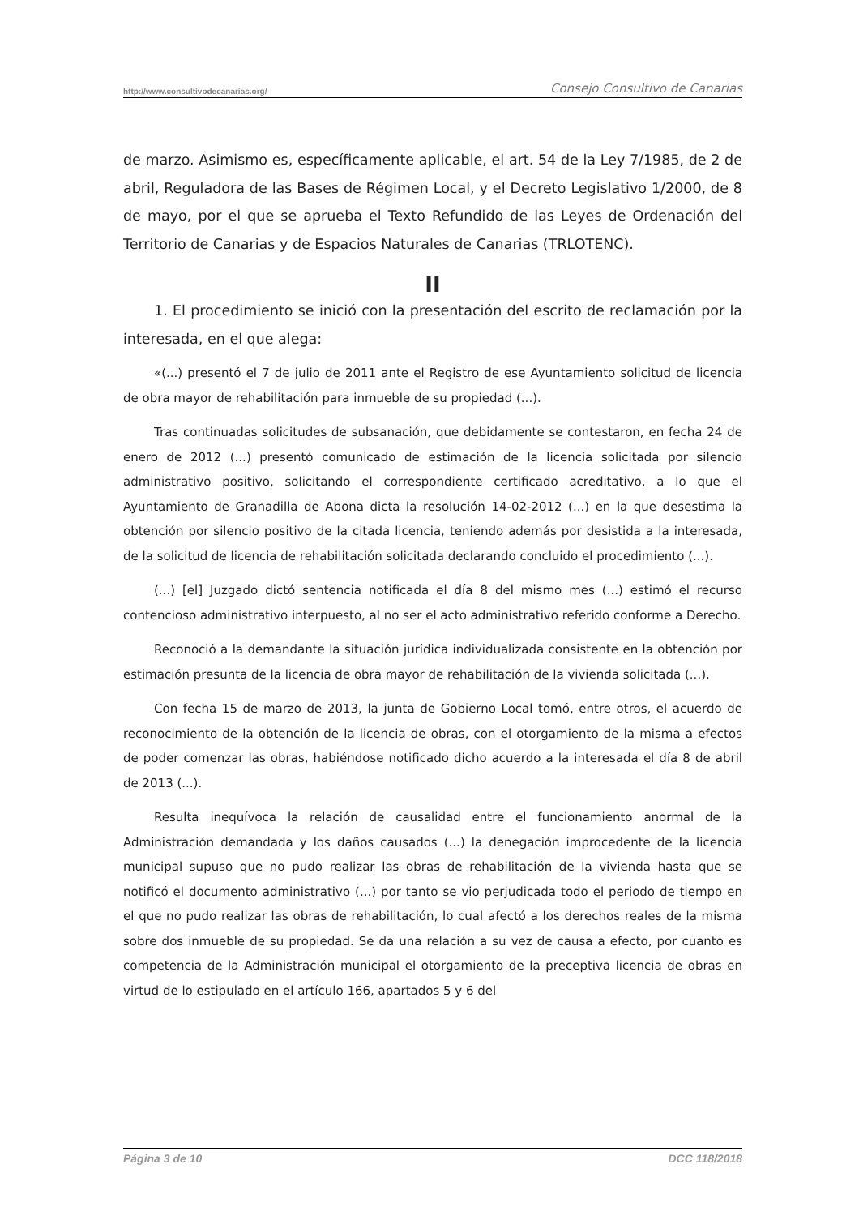http://www.consultivodecanarias.org/ Consejo Consultivo de Canarias
de marzo. Asimismo es, específicamente aplicable, el art. 54 de la Ley 7/1985, de 2 de abril, Reguladora de las Bases de Régimen Local, y el Decreto Legislativo 1/2000, de 8 de mayo, por el que se aprueba el Texto Refundido de las Leyes de Ordenación del Territorio de Canarias y de Espacios Naturales de Canarias (TRLOTENC).
II
1. El procedimiento se inició con la presentación del escrito de reclamación por la interesada, en el que alega:
«(...) presentó el 7 de julio de 2011 ante el Registro de ese Ayuntamiento solicitud de licencia de obra mayor de rehabilitación para inmueble de su propiedad (...).
Tras continuadas solicitudes de subsanación, que debidamente se contestaron, en fecha 24 de enero de 2012 (...) presentó comunicado de estimación de la licencia solicitada por silencio administrativo positivo, solicitando el correspondiente certificado acreditativo, a lo que el Ayuntamiento de Granadilla de Abona dicta la resolución 14-02-2012 (...) en la que desestima la obtención por silencio positivo de la citada licencia, teniendo además por desistida a la interesada, de la solicitud de licencia de rehabilitación solicitada declarando concluido el procedimiento (...).
(...) [el] Juzgado dictó sentencia notificada el día 8 del mismo mes (...) estimó el recurso contencioso administrativo interpuesto, al no ser el acto administrativo referido conforme a Derecho.
Reconoció a la demandante la situación jurídica individualizada consistente en la obtención por estimación presunta de la licencia de obra mayor de rehabilitación de la vivienda solicitada (...).
Con fecha 15 de marzo de 2013, la junta de Gobierno Local tomó, entre otros, el acuerdo de reconocimiento de la obtención de la licencia de obras, con el otorgamiento de la misma a efectos de poder comenzar las obras, habiéndose notificado dicho acuerdo a la interesada el día 8 de abril de 2013 (...).
Resulta inequívoca la relación de causalidad entre el funcionamiento anormal de la Administración demandada y los daños causados (...) la denegación improcedente de la licencia municipal supuso que no pudo realizar las obras de rehabilitación de la vivienda hasta que se notificó el documento administrativo (...) por tanto se vio perjudicada todo el periodo de tiempo en el que no pudo realizar las obras de rehabilitación, lo cual afectó a los derechos reales de la misma sobre dos inmueble de su propiedad. Se da una relación a su vez de causa a efecto, por cuanto es competencia de la Administración municipal el otorgamiento de la preceptiva licencia de obras en virtud de lo estipulado en el artículo 166, apartados 5 y 6 del
Página 3 de 10 DCC 118/2018